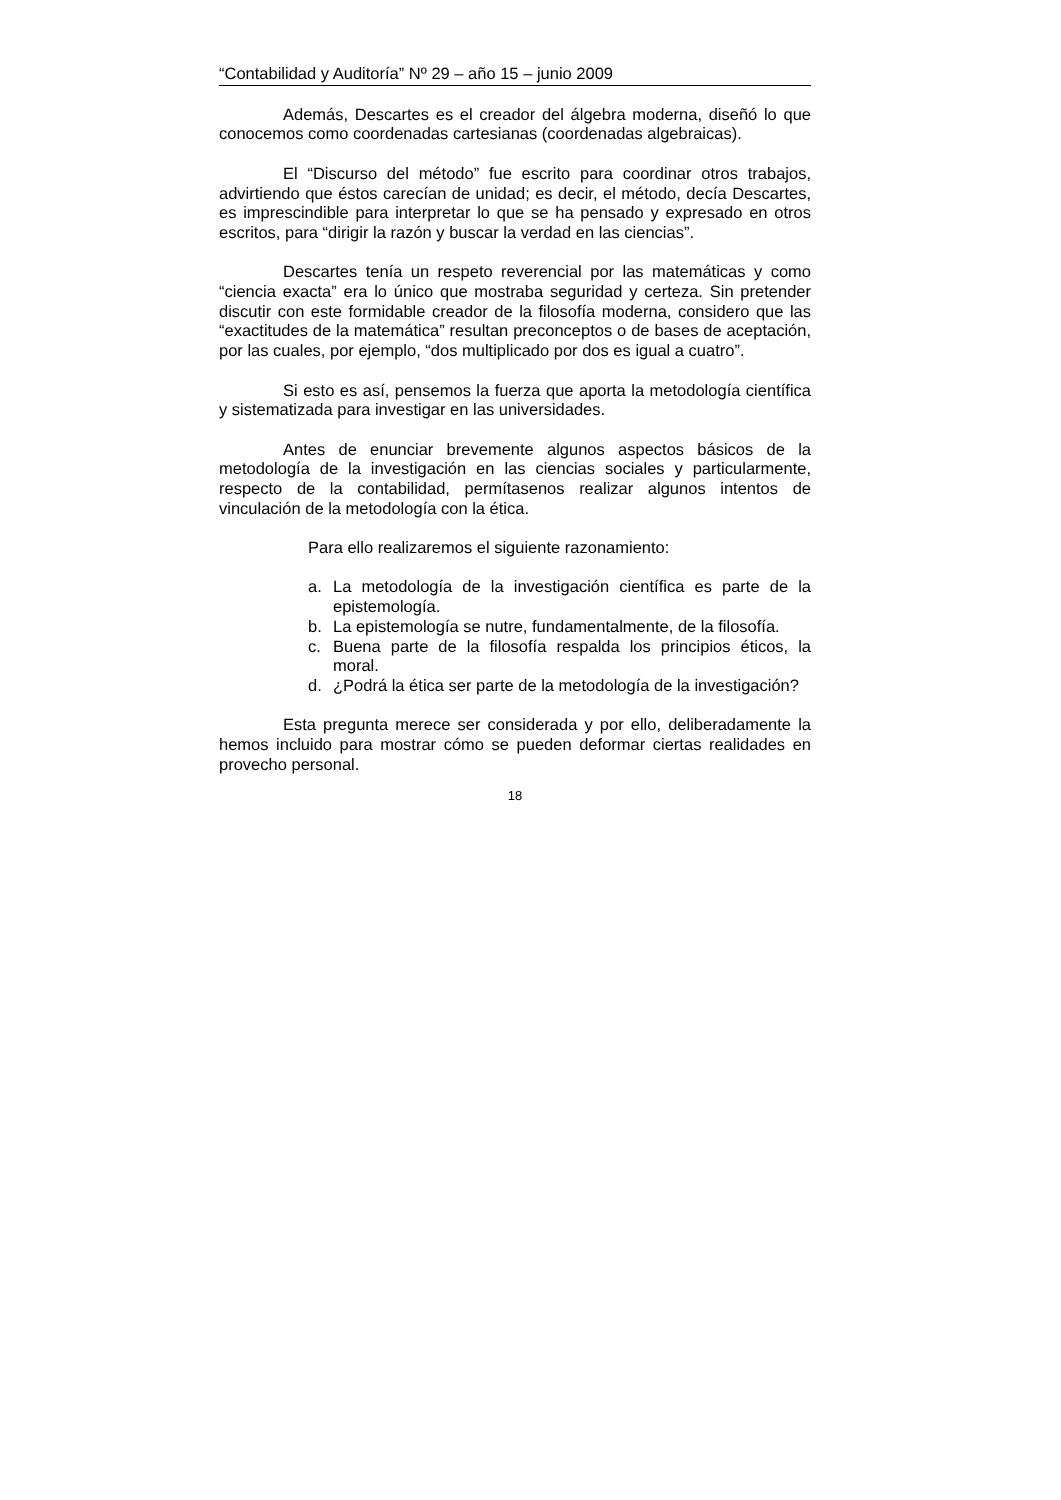“Contabilidad y Auditoría” Nº 29 – año 15 – junio 2009
Además, Descartes es el creador del álgebra moderna, diseñó lo que conocemos como coordenadas cartesianas (coordenadas algebraicas).
El “Discurso del método” fue escrito para coordinar otros trabajos, advirtiendo que éstos carecían de unidad; es decir, el método, decía Descartes, es imprescindible para interpretar lo que se ha pensado y expresado en otros escritos, para “dirigir la razón y buscar la verdad en las ciencias”.
Descartes tenía un respeto reverencial por las matemáticas y como “ciencia exacta” era lo único que mostraba seguridad y certeza. Sin pretender discutir con este formidable creador de la filosofía moderna, considero que las “exactitudes de la matemática” resultan preconceptos o de bases de aceptación, por las cuales, por ejemplo, “dos multiplicado por dos es igual a cuatro”.
Si esto es así, pensemos la fuerza que aporta la metodología científica y sistematizada para investigar en las universidades.
Antes de enunciar brevemente algunos aspectos básicos de la metodología de la investigación en las ciencias sociales y particularmente, respecto de la contabilidad, permítasenos realizar algunos intentos de vinculación de la metodología con la ética.
Para ello realizaremos el siguiente razonamiento:
a. La metodología de la investigación científica es parte de la epistemología.
b. La epistemología se nutre, fundamentalmente, de la filosofía.
c. Buena parte de la filosofía respalda los principios éticos, la moral.
d. ¿Podrá la ética ser parte de la metodología de la investigación?
Esta pregunta merece ser considerada y por ello, deliberadamente la hemos incluido para mostrar cómo se pueden deformar ciertas realidades en provecho personal.
18